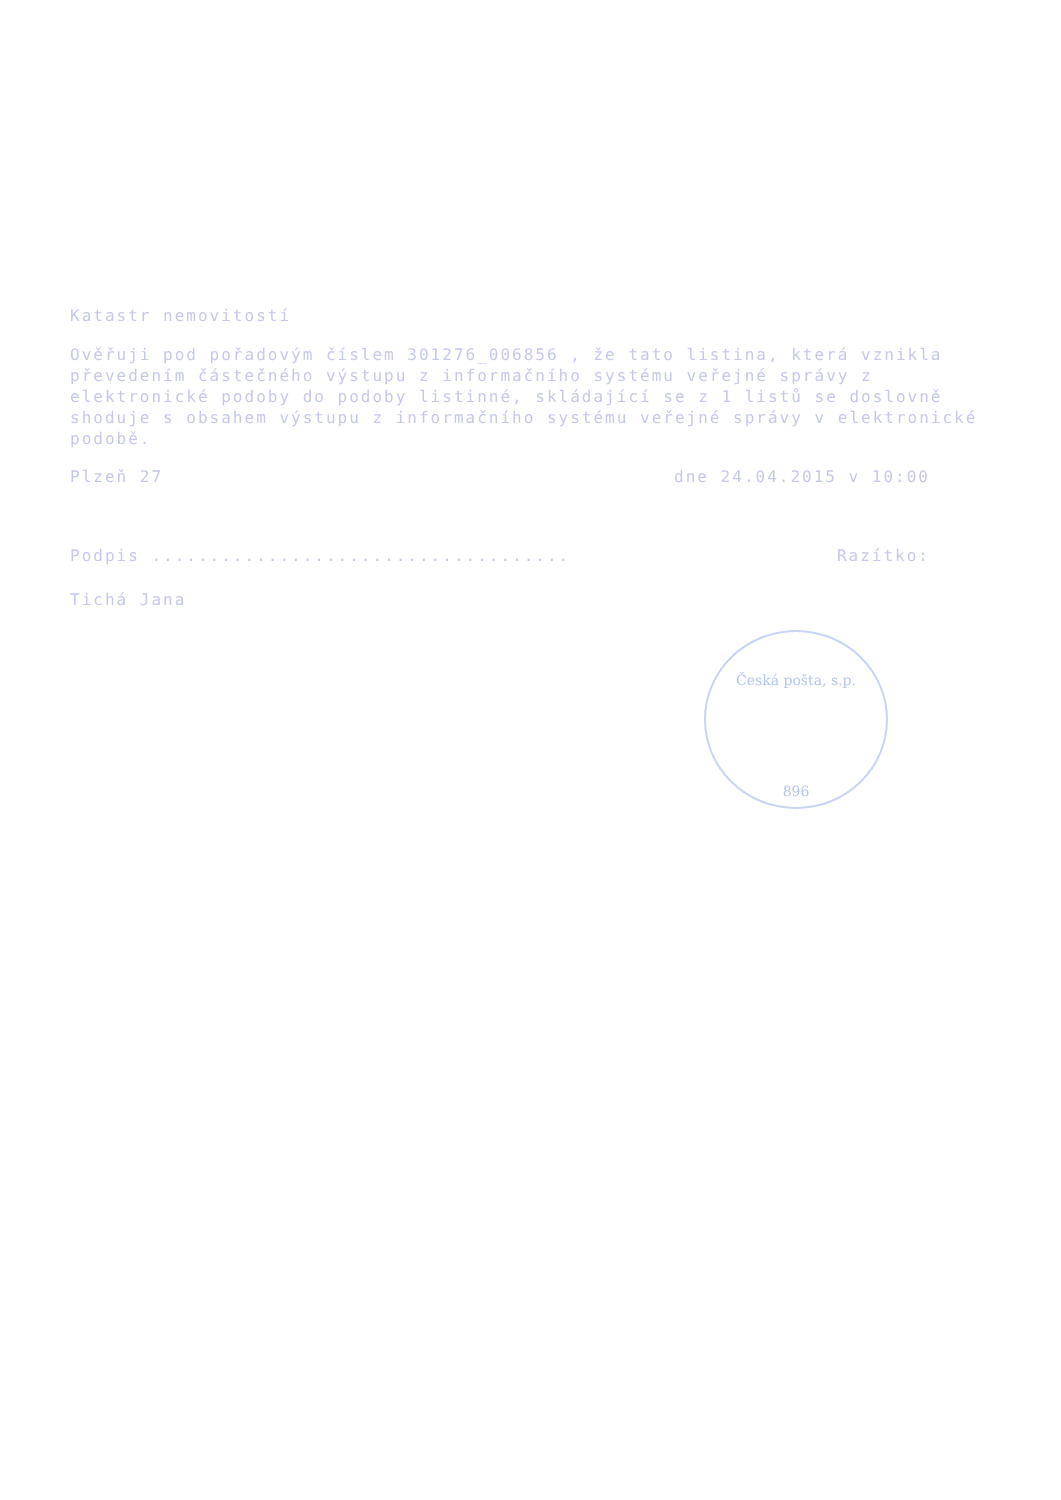Katastr nemovitostí
Ověřuji pod pořadovým číslem 301276_006856 , že tato listina, která vznikla převedením částečného výstupu z informačního systému veřejné správy z elektronické podoby do podoby listinné, skládající se z 1 listů se doslovně shoduje s obsahem výstupu z informačního systému veřejné správy v elektronické podobě.
Plzeň 27 dne 24.04.2015 v 10:00
Podpis .................................... Razítko:
Tichá Jana
Česká pošta, s.p.
896